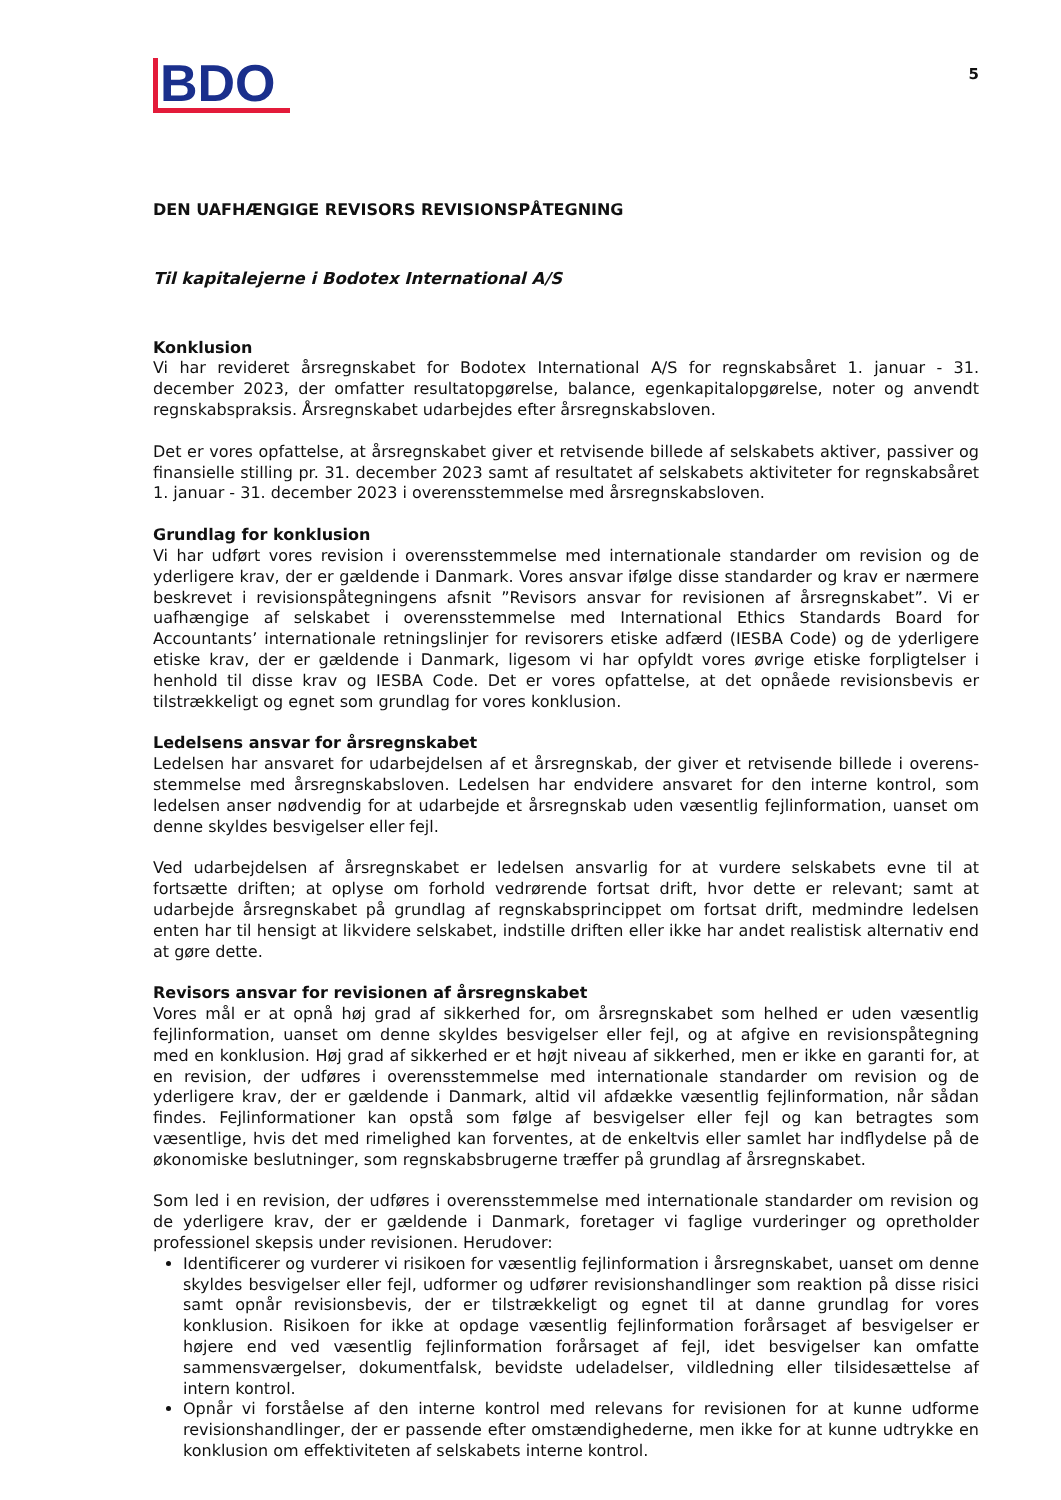BDO
5
DEN UAFHÆNGIGE REVISORS REVISIONSPÅTEGNING
Til kapitalejerne i Bodotex International A/S
Konklusion
Vi har revideret årsregnskabet for Bodotex International A/S for regnskabsåret 1. januar - 31. december 2023, der omfatter resultatopgørelse, balance, egenkapitalopgørelse, noter og anvendt regnskabspraksis. Årsregnskabet udarbejdes efter årsregnskabsloven.
Det er vores opfattelse, at årsregnskabet giver et retvisende billede af selskabets aktiver, passiver og finansielle stilling pr. 31. december 2023 samt af resultatet af selskabets aktiviteter for regnskabsåret 1. januar - 31. december 2023 i overensstemmelse med årsregnskabsloven.
Grundlag for konklusion
Vi har udført vores revision i overensstemmelse med internationale standarder om revision og de yderligere krav, der er gældende i Danmark. Vores ansvar ifølge disse standarder og krav er nærmere beskrevet i revisionspåtegningens afsnit ”Revisors ansvar for revisionen af årsregnskabet”. Vi er uafhængige af selskabet i overensstemmelse med International Ethics Standards Board for Accountants’ internationale retningslinjer for revisorers etiske adfærd (IESBA Code) og de yderligere etiske krav, der er gældende i Danmark, ligesom vi har opfyldt vores øvrige etiske forpligtelser i henhold til disse krav og IESBA Code. Det er vores opfattelse, at det opnåede revisionsbevis er tilstrækkeligt og egnet som grundlag for vores konklusion.
Ledelsens ansvar for årsregnskabet
Ledelsen har ansvaret for udarbejdelsen af et årsregnskab, der giver et retvisende billede i overens-stemmelse med årsregnskabsloven. Ledelsen har endvidere ansvaret for den interne kontrol, som ledelsen anser nødvendig for at udarbejde et årsregnskab uden væsentlig fejlinformation, uanset om denne skyldes besvigelser eller fejl.
Ved udarbejdelsen af årsregnskabet er ledelsen ansvarlig for at vurdere selskabets evne til at fortsætte driften; at oplyse om forhold vedrørende fortsat drift, hvor dette er relevant; samt at udarbejde årsregnskabet på grundlag af regnskabsprincippet om fortsat drift, medmindre ledelsen enten har til hensigt at likvidere selskabet, indstille driften eller ikke har andet realistisk alternativ end at gøre dette.
Revisors ansvar for revisionen af årsregnskabet
Vores mål er at opnå høj grad af sikkerhed for, om årsregnskabet som helhed er uden væsentlig fejlinformation, uanset om denne skyldes besvigelser eller fejl, og at afgive en revisionspåtegning med en konklusion. Høj grad af sikkerhed er et højt niveau af sikkerhed, men er ikke en garanti for, at en revision, der udføres i overensstemmelse med internationale standarder om revision og de yderligere krav, der er gældende i Danmark, altid vil afdække væsentlig fejlinformation, når sådan findes. Fejlinformationer kan opstå som følge af besvigelser eller fejl og kan betragtes som væsentlige, hvis det med rimelighed kan forventes, at de enkeltvis eller samlet har indflydelse på de økonomiske beslutninger, som regnskabsbrugerne træffer på grundlag af årsregnskabet.
Som led i en revision, der udføres i overensstemmelse med internationale standarder om revision og de yderligere krav, der er gældende i Danmark, foretager vi faglige vurderinger og opretholder professionel skepsis under revisionen. Herudover:
Identificerer og vurderer vi risikoen for væsentlig fejlinformation i årsregnskabet, uanset om denne skyldes besvigelser eller fejl, udformer og udfører revisionshandlinger som reaktion på disse risici samt opnår revisionsbevis, der er tilstrækkeligt og egnet til at danne grundlag for vores konklusion. Risikoen for ikke at opdage væsentlig fejlinformation forårsaget af besvigelser er højere end ved væsentlig fejlinformation forårsaget af fejl, idet besvigelser kan omfatte sammensværgelser, dokumentfalsk, bevidste udeladelser, vildledning eller tilsidesættelse af intern kontrol.
Opnår vi forståelse af den interne kontrol med relevans for revisionen for at kunne udforme revisionshandlinger, der er passende efter omstændighederne, men ikke for at kunne udtrykke en konklusion om effektiviteten af selskabets interne kontrol.